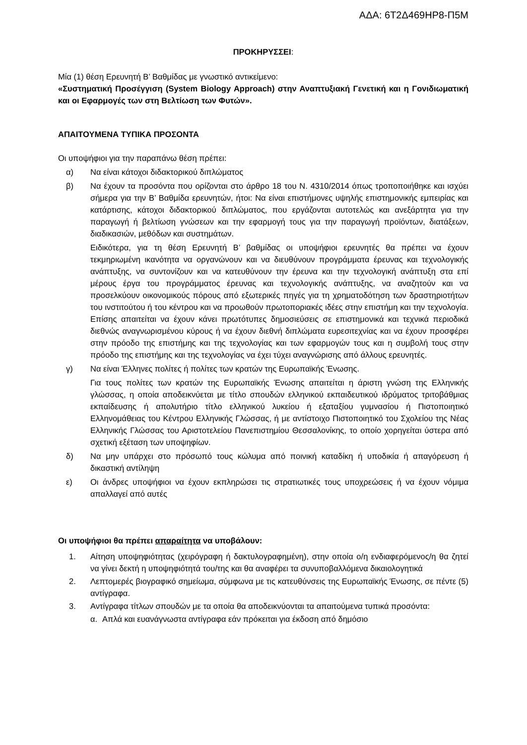ΑΔΑ: 6Τ2Δ469ΗΡ8-Π5Μ
ΠΡΟΚΗΡΥΣΣΕΙ:
Μία (1) θέση Ερευνητή Β’ Βαθμίδας με γνωστικό αντικείμενο:
«Συστηματική Προσέγγιση (System Biology Approach) στην Αναπτυξιακή Γενετική και η Γονιδιωματική και οι Εφαρμογές των στη Βελτίωση των Φυτών».
ΑΠΑΙΤΟΥΜΕΝΑ ΤΥΠΙΚΑ ΠΡΟΣΟΝΤΑ
Οι υποψήφιοι για την παραπάνω θέση πρέπει:
α) Να είναι κάτοχοι διδακτορικού διπλώματος
β) Να έχουν τα προσόντα που ορίζονται στο άρθρο 18 του Ν. 4310/2014 όπως τροποποιήθηκε και ισχύει σήμερα για την Β’ Βαθμίδα ερευνητών, ήτοι: Να είναι επιστήμονες υψηλής επιστημονικής εμπειρίας και κατάρτισης, κάτοχοι διδακτορικού διπλώματος, που εργάζονται αυτοτελώς και ανεξάρτητα για την παραγωγή ή βελτίωση γνώσεων και την εφαρμογή τους για την παραγωγή προϊόντων, διατάξεων, διαδικασιών, μεθόδων και συστημάτων.
Ειδικότερα, για τη θέση Ερευνητή Β’ βαθμίδας οι υποψήφιοι ερευνητές θα πρέπει να έχουν τεκμηριωμένη ικανότητα να οργανώνουν και να διευθύνουν προγράμματα έρευνας και τεχνολογικής ανάπτυξης, να συντονίζουν και να κατευθύνουν την έρευνα και την τεχνολογική ανάπτυξη στα επί μέρους έργα του προγράμματος έρευνας και τεχνολογικής ανάπτυξης, να αναζητούν και να προσελκύουν οικονομικούς πόρους από εξωτερικές πηγές για τη χρηματοδότηση των δραστηριοτήτων του ινστιτούτου ή του κέντρου και να προωθούν πρωτοποριακές ιδέες στην επιστήμη και την τεχνολογία. Επίσης απαιτείται να έχουν κάνει πρωτότυπες δημοσιεύσεις σε επιστημονικά και τεχνικά περιοδικά διεθνώς αναγνωρισμένου κύρους ή να έχουν διεθνή διπλώματα ευρεσιτεχνίας και να έχουν προσφέρει στην πρόοδο της επιστήμης και της τεχνολογίας και των εφαρμογών τους και η συμβολή τους στην πρόοδο της επιστήμης και της τεχνολογίας να έχει τύχει αναγνώρισης από άλλους ερευνητές.
γ) Να είναι Έλληνες πολίτες ή πολίτες των κρατών της Ευρωπαϊκής Ένωσης.
Για τους πολίτες των κρατών της Ευρωπαϊκής Ένωσης απαιτείται η άριστη γνώση της Ελληνικής γλώσσας, η οποία αποδεικνύεται με τίτλο σπουδών ελληνικού εκπαιδευτικού ιδρύματος τριτοβάθμιας εκπαίδευσης ή απολυτήριο τίτλο ελληνικού λυκείου ή εξαταξίου γυμνασίου ή Πιστοποιητικό Ελληνομάθειας του Κέντρου Ελληνικής Γλώσσας, ή με αντίστοιχο Πιστοποιητικό του Σχολείου της Νέας Ελληνικής Γλώσσας του Αριστοτελείου Πανεπιστημίου Θεσσαλονίκης, το οποίο χορηγείται ύστερα από σχετική εξέταση των υποψηφίων.
δ) Να μην υπάρχει στο πρόσωπό τους κώλυμα από ποινική καταδίκη ή υποδικία ή απαγόρευση ή δικαστική αντίληψη
ε) Οι άνδρες υποψήφιοι να έχουν εκπληρώσει τις στρατιωτικές τους υποχρεώσεις ή να έχουν νόμιμα απαλλαγεί από αυτές
Οι υποψήφιοι θα πρέπει απαραίτητα να υποβάλουν:
1. Αίτηση υποψηφιότητας (χειρόγραφη ή δακτυλογραφημένη), στην οποία ο/η ενδιαφερόμενος/η θα ζητεί να γίνει δεκτή η υποψηφιότητά του/της και θα αναφέρει τα συνυποβαλλόμενα δικαιολογητικά
2. Λεπτομερές βιογραφικό σημείωμα, σύμφωνα με τις κατευθύνσεις της Ευρωπαϊκής Ένωσης, σε πέντε (5) αντίγραφα.
3. Αντίγραφα τίτλων σπουδών με τα οποία θα αποδεικνύονται τα απαιτούμενα τυπικά προσόντα:
α. Απλά και ευανάγνωστα αντίγραφα εάν πρόκειται για έκδοση από δημόσιο